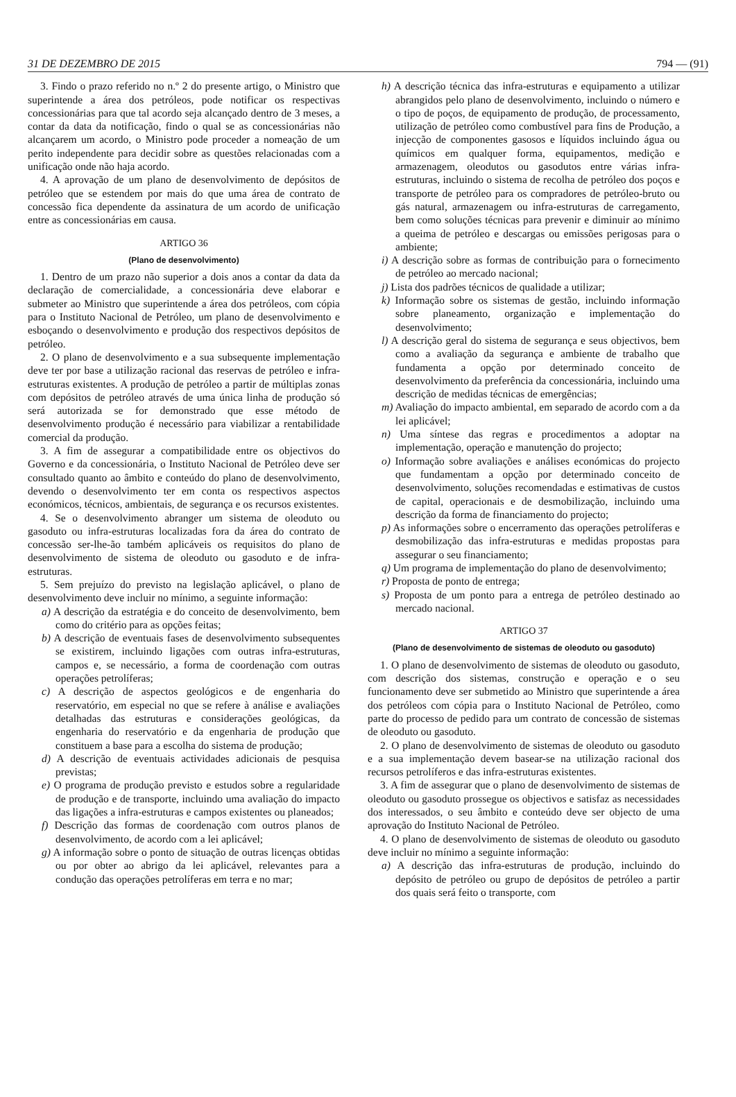31 DE DEZEMBRO DE 2015 794 — (91)
3. Findo o prazo referido no n.º 2 do presente artigo, o Ministro que superintende a área dos petróleos, pode notificar os respectivas concessionárias para que tal acordo seja alcançado dentro de 3 meses, a contar da data da notificação, findo o qual se as concessionárias não alcançarem um acordo, o Ministro pode proceder a nomeação de um perito independente para decidir sobre as questões relacionadas com a unificação onde não haja acordo.
4. A aprovação de um plano de desenvolvimento de depósitos de petróleo que se estendem por mais do que uma área de contrato de concessão fica dependente da assinatura de um acordo de unificação entre as concessionárias em causa.
ARTIGO 36
(Plano de desenvolvimento)
1. Dentro de um prazo não superior a dois anos a contar da data da declaração de comercialidade, a concessionária deve elaborar e submeter ao Ministro que superintende a área dos petróleos, com cópia para o Instituto Nacional de Petróleo, um plano de desenvolvimento e esboçando o desenvolvimento e produção dos respectivos depósitos de petróleo.
2. O plano de desenvolvimento e a sua subsequente implementação deve ter por base a utilização racional das reservas de petróleo e infra-estruturas existentes. A produção de petróleo a partir de múltiplas zonas com depósitos de petróleo através de uma única linha de produção só será autorizada se for demonstrado que esse método de desenvolvimento produção é necessário para viabilizar a rentabilidade comercial da produção.
3. A fim de assegurar a compatibilidade entre os objectivos do Governo e da concessionária, o Instituto Nacional de Petróleo deve ser consultado quanto ao âmbito e conteúdo do plano de desenvolvimento, devendo o desenvolvimento ter em conta os respectivos aspectos económicos, técnicos, ambientais, de segurança e os recursos existentes.
4. Se o desenvolvimento abranger um sistema de oleoduto ou gasoduto ou infra-estruturas localizadas fora da área do contrato de concessão ser-lhe-ão também aplicáveis os requisitos do plano de desenvolvimento de sistema de oleoduto ou gasoduto e de infra-estruturas.
5. Sem prejuízo do previsto na legislação aplicável, o plano de desenvolvimento deve incluir no mínimo, a seguinte informação:
a) A descrição da estratégia e do conceito de desenvolvimento, bem como do critério para as opções feitas;
b) A descrição de eventuais fases de desenvolvimento subsequentes se existirem, incluindo ligações com outras infra-estruturas, campos e, se necessário, a forma de coordenação com outras operações petrolíferas;
c) A descrição de aspectos geológicos e de engenharia do reservatório, em especial no que se refere à análise e avaliações detalhadas das estruturas e considerações geológicas, da engenharia do reservatório e da engenharia de produção que constituem a base para a escolha do sistema de produção;
d) A descrição de eventuais actividades adicionais de pesquisa previstas;
e) O programa de produção previsto e estudos sobre a regularidade de produção e de transporte, incluindo uma avaliação do impacto das ligações a infra-estruturas e campos existentes ou planeados;
f) Descrição das formas de coordenação com outros planos de desenvolvimento, de acordo com a lei aplicável;
g) A informação sobre o ponto de situação de outras licenças obtidas ou por obter ao abrigo da lei aplicável, relevantes para a condução das operações petrolíferas em terra e no mar;
h) A descrição técnica das infra-estruturas e equipamento a utilizar abrangidos pelo plano de desenvolvimento, incluindo o número e o tipo de poços, de equipamento de produção, de processamento, utilização de petróleo como combustível para fins de Produção, a injecção de componentes gasosos e líquidos incluindo água ou químicos em qualquer forma, equipamentos, medição e armazenagem, oleodutos ou gasodutos entre várias infra-estruturas, incluindo o sistema de recolha de petróleo dos poços e transporte de petróleo para os compradores de petróleo-bruto ou gás natural, armazenagem ou infra-estruturas de carregamento, bem como soluções técnicas para prevenir e diminuir ao mínimo a queima de petróleo e descargas ou emissões perigosas para o ambiente;
i) A descrição sobre as formas de contribuição para o fornecimento de petróleo ao mercado nacional;
j) Lista dos padrões técnicos de qualidade a utilizar;
k) Informação sobre os sistemas de gestão, incluindo informação sobre planeamento, organização e implementação do desenvolvimento;
l) A descrição geral do sistema de segurança e seus objectivos, bem como a avaliação da segurança e ambiente de trabalho que fundamenta a opção por determinado conceito de desenvolvimento da preferência da concessionária, incluindo uma descrição de medidas técnicas de emergências;
m) Avaliação do impacto ambiental, em separado de acordo com a da lei aplicável;
n) Uma síntese das regras e procedimentos a adoptar na implementação, operação e manutenção do projecto;
o) Informação sobre avaliações e análises económicas do projecto que fundamentam a opção por determinado conceito de desenvolvimento, soluções recomendadas e estimativas de custos de capital, operacionais e de desmobilização, incluindo uma descrição da forma de financiamento do projecto;
p) As informações sobre o encerramento das operações petrolíferas e desmobilização das infra-estruturas e medidas propostas para assegurar o seu financiamento;
q) Um programa de implementação do plano de desenvolvimento;
r) Proposta de ponto de entrega;
s) Proposta de um ponto para a entrega de petróleo destinado ao mercado nacional.
ARTIGO 37
(Plano de desenvolvimento de sistemas de oleoduto ou gasoduto)
1. O plano de desenvolvimento de sistemas de oleoduto ou gasoduto, com descrição dos sistemas, construção e operação e o seu funcionamento deve ser submetido ao Ministro que superintende a área dos petróleos com cópia para o Instituto Nacional de Petróleo, como parte do processo de pedido para um contrato de concessão de sistemas de oleoduto ou gasoduto.
2. O plano de desenvolvimento de sistemas de oleoduto ou gasoduto e a sua implementação devem basear-se na utilização racional dos recursos petrolíferos e das infra-estruturas existentes.
3. A fim de assegurar que o plano de desenvolvimento de sistemas de oleoduto ou gasoduto prossegue os objectivos e satisfaz as necessidades dos interessados, o seu âmbito e conteúdo deve ser objecto de uma aprovação do Instituto Nacional de Petróleo.
4. O plano de desenvolvimento de sistemas de oleoduto ou gasoduto deve incluir no mínimo a seguinte informação:
a) A descrição das infra-estruturas de produção, incluindo do depósito de petróleo ou grupo de depósitos de petróleo a partir dos quais será feito o transporte, com